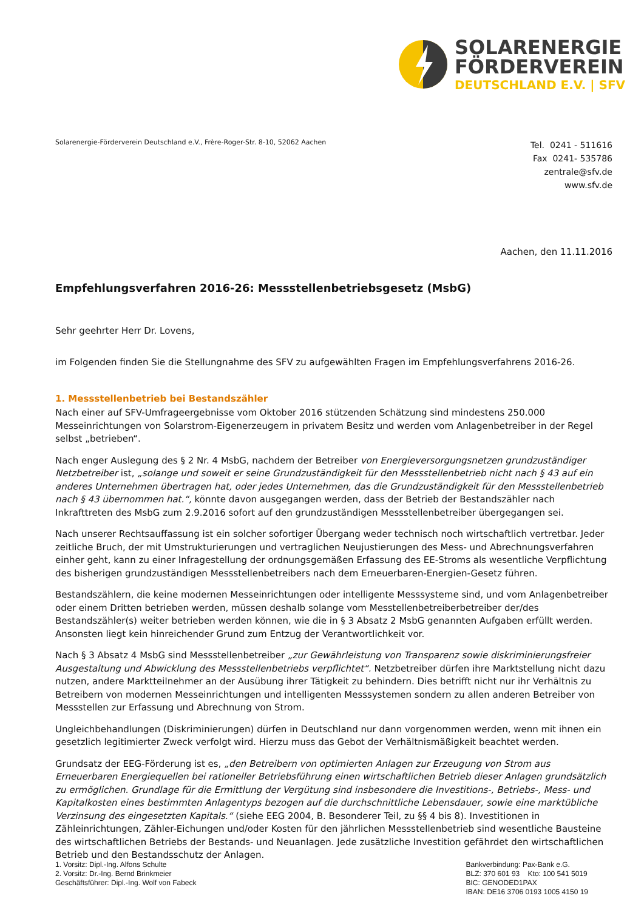SOLARENERGIE
FÖRDERVEREIN
DEUTSCHLAND E.V. | SFV
Solarenergie-Förderverein Deutschland e.V., Frère-Roger-Str. 8-10, 52062 Aachen
Tel. 0241 - 511616
Fax 0241- 535786
zentrale@sfv.de
www.sfv.de
Aachen, den 11.11.2016
Empfehlungsverfahren 2016-26: Messstellenbetriebsgesetz (MsbG)
Sehr geehrter Herr Dr. Lovens,
im Folgenden finden Sie die Stellungnahme des SFV zu aufgewählten Fragen im Empfehlungsverfahrens 2016-26.
1. Messstellenbetrieb bei Bestandszähler
Nach einer auf SFV-Umfrageergebnisse vom Oktober 2016 stützenden Schätzung sind mindestens 250.000 Messeinrichtungen von Solarstrom-Eigenerzeugern in privatem Besitz und werden vom Anlagenbetreiber in der Regel selbst „betrieben“.
Nach enger Auslegung des § 2 Nr. 4 MsbG, nachdem der Betreiber von Energieversorgungsnetzen grundzuständiger Netzbetreiber ist, „solange und soweit er seine Grundzuständigkeit für den Messstellenbetrieb nicht nach § 43 auf ein anderes Unternehmen übertragen hat, oder jedes Unternehmen, das die Grundzuständigkeit für den Messstellenbetrieb nach § 43 übernommen hat.“, könnte davon ausgegangen werden, dass der Betrieb der Bestandszähler nach Inkrafttreten des MsbG zum 2.9.2016 sofort auf den grundzuständigen Messstellenbetreiber übergegangen sei.
Nach unserer Rechtsauffassung ist ein solcher sofortiger Übergang weder technisch noch wirtschaftlich vertretbar. Jeder zeitliche Bruch, der mit Umstrukturierungen und vertraglichen Neujustierungen des Mess- und Abrechnungsverfahren einher geht, kann zu einer Infragestellung der ordnungsgemäßen Erfassung des EE-Stroms als wesentliche Verpflichtung des bisherigen grundzuständigen Messstellenbetreibers nach dem Erneuerbaren-Energien-Gesetz führen.
Bestandszählern, die keine modernen Messeinrichtungen oder intelligente Messsysteme sind, und vom Anlagenbetreiber oder einem Dritten betrieben werden, müssen deshalb solange vom Messtellenbetreiberbetreiber der/des Bestandszähler(s) weiter betrieben werden können, wie die in § 3 Absatz 2 MsbG genannten Aufgaben erfüllt werden. Ansonsten liegt kein hinreichender Grund zum Entzug der Verantwortlichkeit vor.
Nach § 3 Absatz 4 MsbG sind Messstellenbetreiber „zur Gewährleistung von Transparenz sowie diskriminierungsfreier Ausgestaltung und Abwicklung des Messstellenbetriebs verpflichtet“. Netzbetreiber dürfen ihre Marktstellung nicht dazu nutzen, andere Marktteilnehmer an der Ausübung ihrer Tätigkeit zu behindern. Dies betrifft nicht nur ihr Verhältnis zu Betreibern von modernen Messeinrichtungen und intelligenten Messsystemen sondern zu allen anderen Betreiber von Messstellen zur Erfassung und Abrechnung von Strom.
Ungleichbehandlungen (Diskriminierungen) dürfen in Deutschland nur dann vorgenommen werden, wenn mit ihnen ein gesetzlich legitimierter Zweck verfolgt wird. Hierzu muss das Gebot der Verhältnismäßigkeit beachtet werden.
Grundsatz der EEG-Förderung ist es, „den Betreibern von optimierten Anlagen zur Erzeugung von Strom aus Erneuerbaren Energiequellen bei rationeller Betriebsführung einen wirtschaftlichen Betrieb dieser Anlagen grundsätzlich zu ermöglichen. Grundlage für die Ermittlung der Vergütung sind insbesondere die Investitions-, Betriebs-, Mess- und Kapitalkosten eines bestimmten Anlagentyps bezogen auf die durchschnittliche Lebensdauer, sowie eine marktübliche Verzinsung des eingesetzten Kapitals.“ (siehe EEG 2004, B. Besonderer Teil, zu §§ 4 bis 8). Investitionen in Zähleinrichtungen, Zähler-Eichungen und/oder Kosten für den jährlichen Messstellenbetrieb sind wesentliche Bausteine des wirtschaftlichen Betriebs der Bestands- und Neuanlagen. Jede zusätzliche Investition gefährdet den wirtschaftlichen Betrieb und den Bestandsschutz der Anlagen.
1. Vorsitz: Dipl.-Ing. Alfons Schulte
2. Vorsitz: Dr.-Ing. Bernd Brinkmeier
Geschäftsführer: Dipl.-Ing. Wolf von Fabeck
Bankverbindung: Pax-Bank e.G.
BLZ: 370 601 93 Kto: 100 541 5019
BIC: GENODED1PAX
IBAN: DE16 3706 0193 1005 4150 19